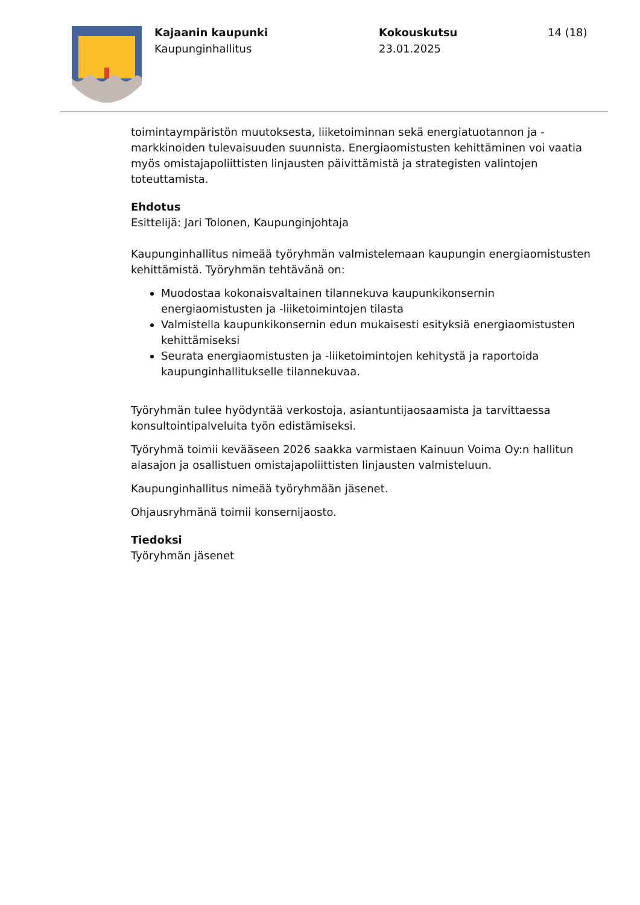Kajaanin kaupunki
Kaupunginhallitus
Kokouskutsu
23.01.2025
14 (18)
toimintaympäristön muutoksesta, liiketoiminnan sekä energiatuotannon ja -markkinoiden tulevaisuuden suunnista. Energiaomistusten kehittäminen voi vaatia myös omistajapoliittisten linjausten päivittämistä ja strategisten valintojen toteuttamista.
Ehdotus
Esittelijä: Jari Tolonen, Kaupunginjohtaja
Kaupunginhallitus nimeää työryhmän valmistelemaan kaupungin energiaomistusten kehittämistä. Työryhmän tehtävänä on:
Muodostaa kokonaisvaltainen tilannekuva kaupunkikonsernin energiaomistusten ja -liiketoimintojen tilasta
Valmistella kaupunkikonsernin edun mukaisesti esityksiä energiaomistusten kehittämiseksi
Seurata energiaomistusten ja -liiketoimintojen kehitystä ja raportoida kaupunginhallitukselle tilannekuvaa.
Työryhmän tulee hyödyntää verkostoja, asiantuntijaosaamista ja tarvittaessa konsultointipalveluita työn edistämiseksi.
Työryhmä toimii kevääseen 2026 saakka varmistaen Kainuun Voima Oy:n hallitun alasajon ja osallistuen omistajapoliittisten linjausten valmisteluun.
Kaupunginhallitus nimeää työryhmään jäsenet.
Ohjausryhmänä toimii konsernijaosto.
Tiedoksi
Työryhmän jäsenet